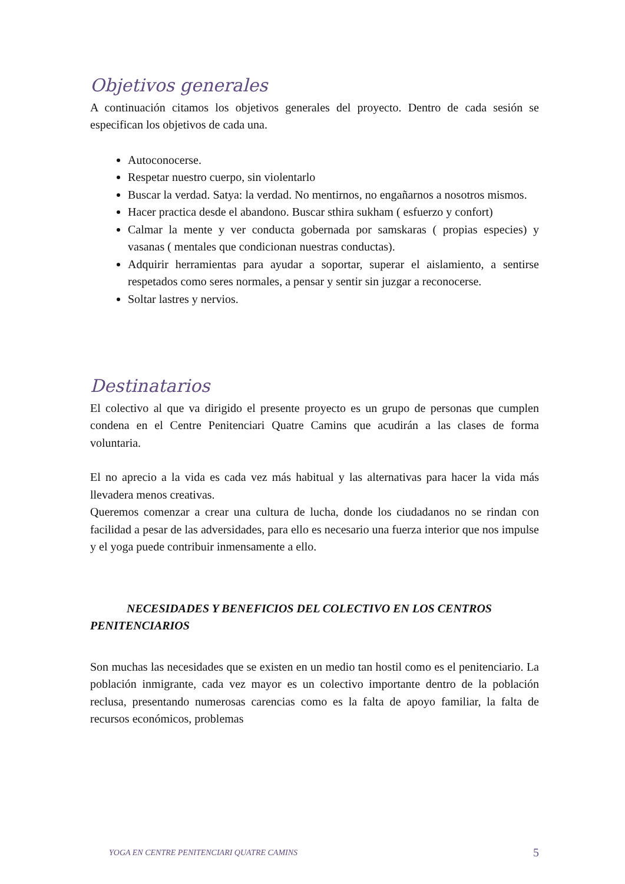Objetivos generales
A continuación citamos los objetivos generales del proyecto. Dentro de cada sesión se especifican los objetivos de cada una.
Autoconocerse.
Respetar nuestro cuerpo, sin violentarlo
Buscar la verdad. Satya: la verdad. No mentirnos, no engañarnos a nosotros mismos.
Hacer practica desde el abandono. Buscar sthira sukham ( esfuerzo y confort)
Calmar la mente y ver conducta gobernada por samskaras ( propias especies) y vasanas ( mentales que condicionan nuestras conductas).
Adquirir herramientas para ayudar a soportar, superar el aislamiento, a sentirse respetados como seres normales, a pensar y sentir sin juzgar a reconocerse.
Soltar lastres y nervios.
Destinatarios
El colectivo al que va dirigido el presente proyecto es un grupo de personas que cumplen condena en el Centre Penitenciari Quatre Camins que acudirán a las clases de forma voluntaria.
El no aprecio a la vida es cada vez más habitual y las alternativas para hacer la vida más llevadera menos creativas.
Queremos comenzar a crear una cultura de lucha, donde los ciudadanos no se rindan con facilidad a pesar de las adversidades, para ello es necesario una fuerza interior que nos impulse y el yoga puede contribuir inmensamente a ello.
NECESIDADES Y BENEFICIOS DEL COLECTIVO EN LOS CENTROS PENITENCIARIOS
Son muchas las necesidades que se existen en un medio tan hostil como es el penitenciario. La población inmigrante, cada vez mayor es un colectivo importante dentro de la población reclusa, presentando numerosas carencias como es la falta de apoyo familiar, la falta de recursos económicos, problemas
YOGA EN CENTRE PENITENCIARI QUATRE CAMINS 5